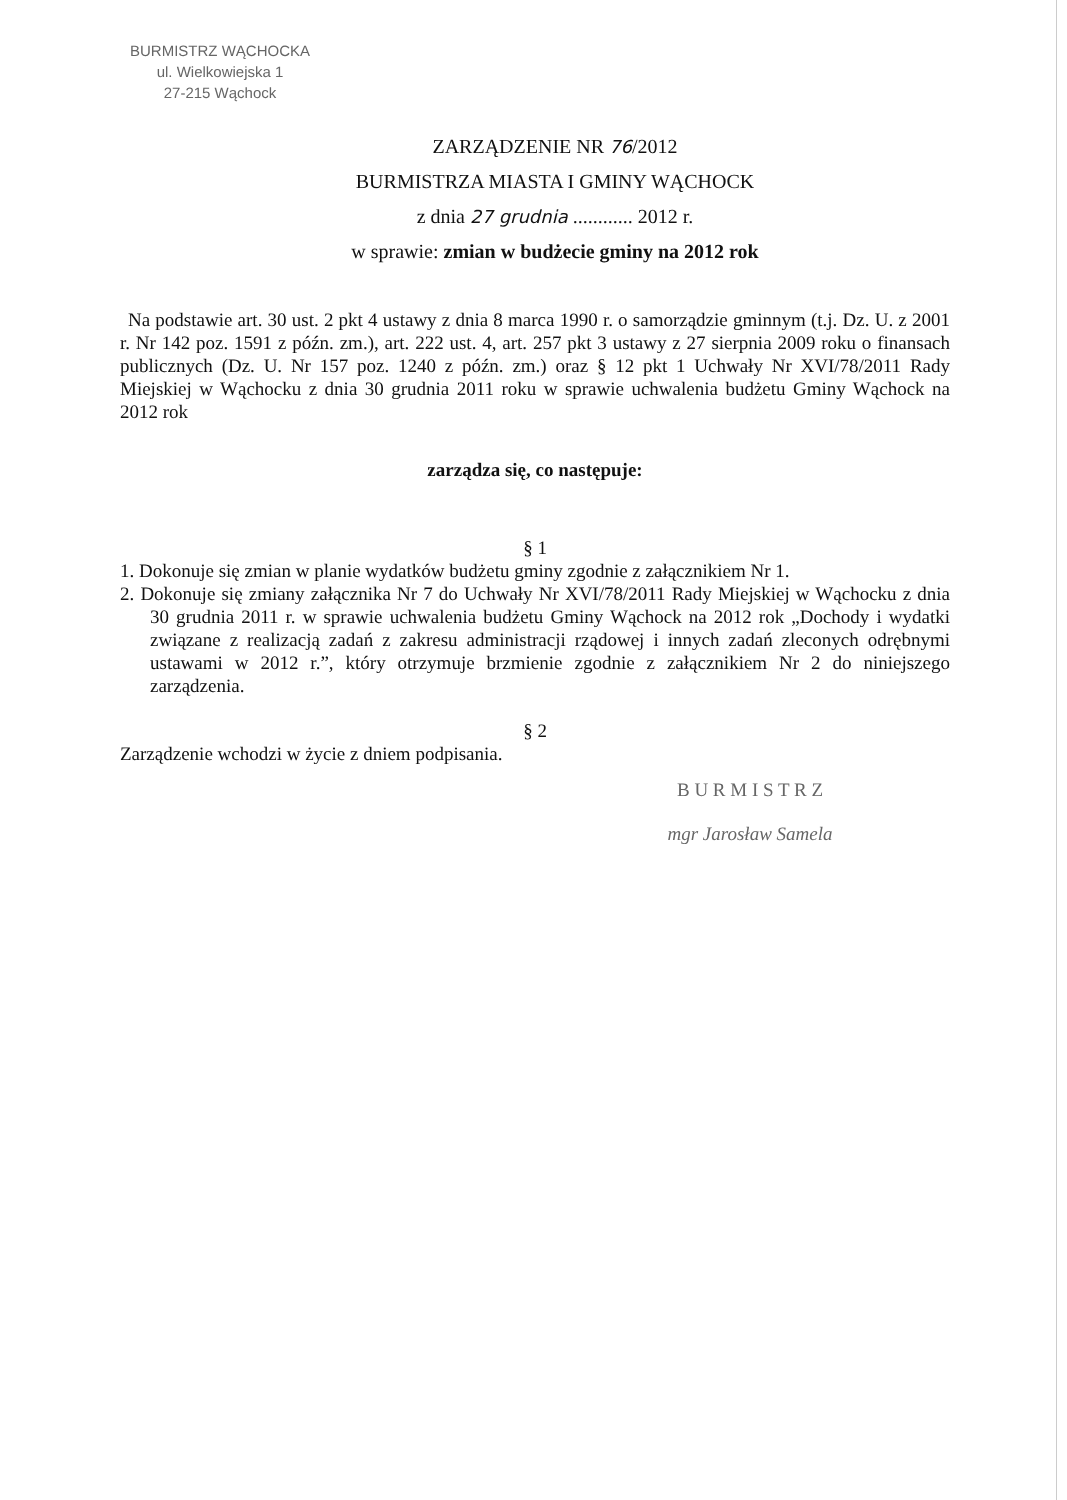BURMISTRZ WĄCHOCKA
ul. Wielkowiejska 1
27-215 Wąchock
ZARZĄDZENIE NR 76/2012
BURMISTRZA MIASTA I GMINY WĄCHOCK
z dnia 27 grudnia ............ 2012 r.
w sprawie: zmian w budżecie gminy na 2012 rok
Na podstawie art. 30 ust. 2 pkt 4 ustawy z dnia 8 marca 1990 r. o samorządzie gminnym (t.j. Dz. U. z 2001 r. Nr 142 poz. 1591 z późn. zm.), art. 222 ust. 4, art. 257 pkt 3 ustawy z 27 sierpnia 2009 roku o finansach publicznych (Dz. U. Nr 157 poz. 1240 z późn. zm.) oraz § 12 pkt 1 Uchwały Nr XVI/78/2011 Rady Miejskiej w Wąchocku z dnia 30 grudnia 2011 roku w sprawie uchwalenia budżetu Gminy Wąchock na 2012 rok
zarządza się, co następuje:
§ 1
1. Dokonuje się zmian w planie wydatków budżetu gminy zgodnie z załącznikiem Nr 1.
2. Dokonuje się zmiany załącznika Nr 7 do Uchwały Nr XVI/78/2011 Rady Miejskiej w Wąchocku z dnia 30 grudnia 2011 r. w sprawie uchwalenia budżetu Gminy Wąchock na 2012 rok „Dochody i wydatki związane z realizacją zadań z zakresu administracji rządowej i innych zadań zleconych odrębnymi ustawami w 2012 r.”, który otrzymuje brzmienie zgodnie z załącznikiem Nr 2 do niniejszego zarządzenia.
§ 2
Zarządzenie wchodzi w życie z dniem podpisania.
B U R M I S T R Z
mgr Jarosław Samela